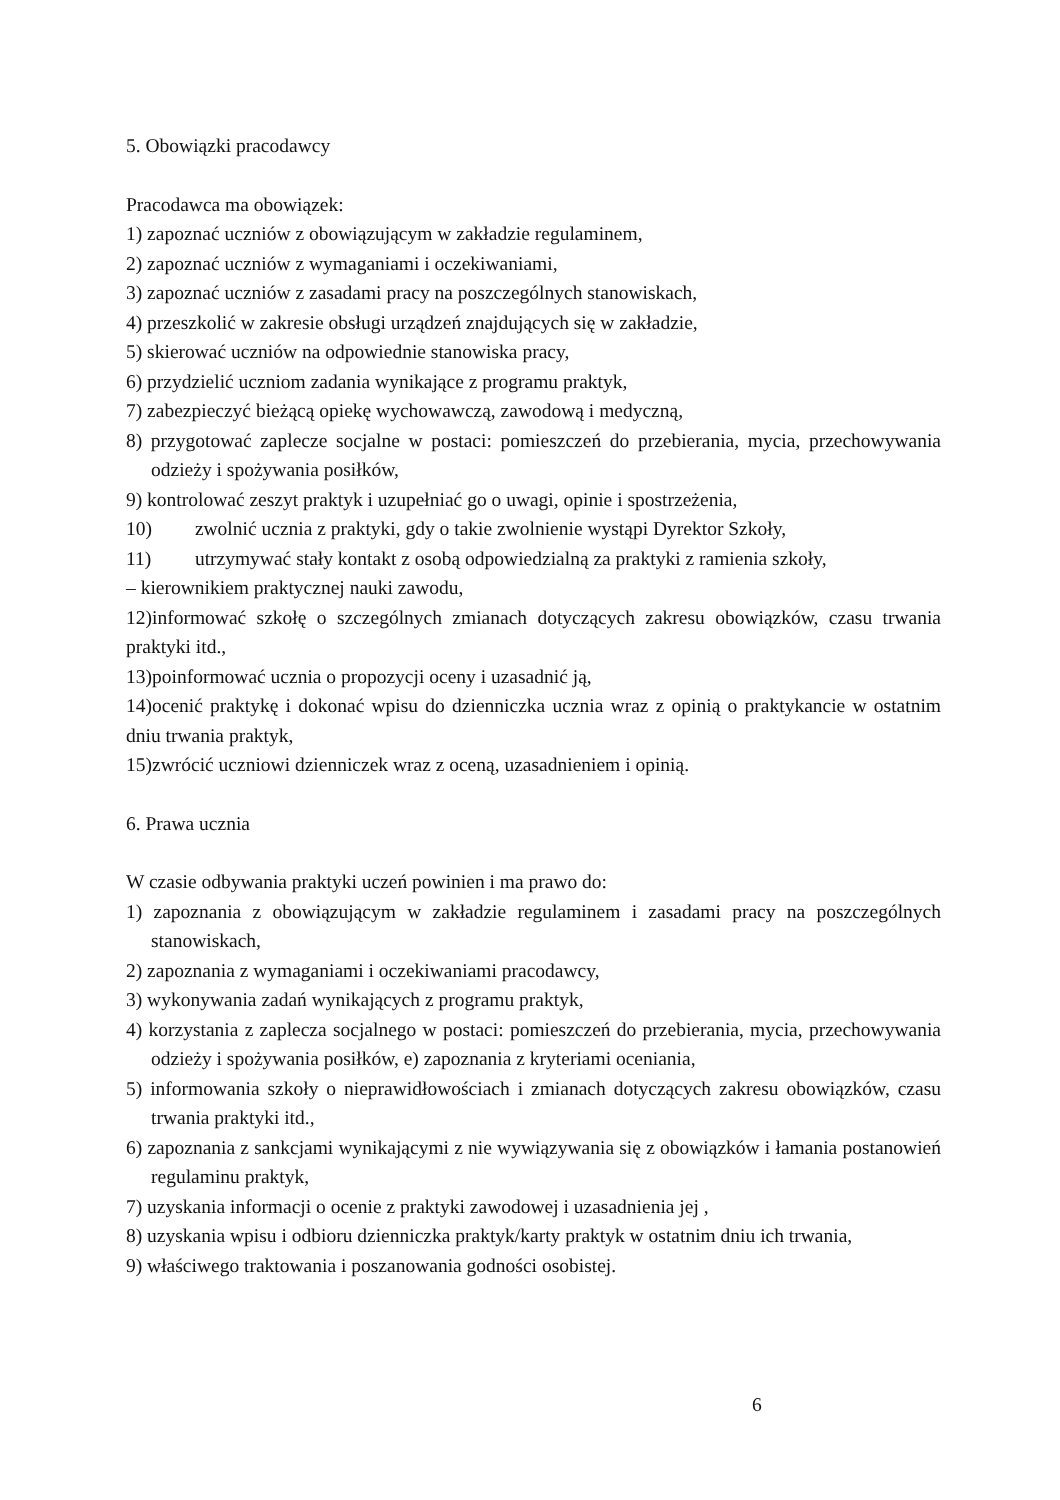5. Obowiązki pracodawcy
Pracodawca ma obowiązek:
1) zapoznać uczniów z obowiązującym w zakładzie regulaminem,
2) zapoznać uczniów z wymaganiami i oczekiwaniami,
3) zapoznać uczniów z zasadami pracy na poszczególnych stanowiskach,
4) przeszkolić w zakresie obsługi urządzeń znajdujących się w zakładzie,
5) skierować uczniów na odpowiednie stanowiska pracy,
6) przydzielić uczniom zadania wynikające z programu praktyk,
7) zabezpieczyć bieżącą opiekę wychowawczą, zawodową i medyczną,
8) przygotować zaplecze socjalne w postaci: pomieszczeń do przebierania, mycia, przechowywania odzieży i spożywania posiłków,
9) kontrolować zeszyt praktyk i uzupełniać go o uwagi, opinie i spostrzeżenia,
10) zwolnić ucznia z praktyki, gdy o takie zwolnienie wystąpi Dyrektor Szkoły,
11) utrzymywać stały kontakt z osobą odpowiedzialną za praktyki z ramienia szkoły,
– kierownikiem praktycznej nauki zawodu,
12)informować szkołę o szczególnych zmianach dotyczących zakresu obowiązków, czasu trwania praktyki itd.,
13)poinformować ucznia o propozycji oceny i uzasadnić ją,
14)ocenić praktykę i dokonać wpisu do dzienniczka ucznia wraz z opinią o praktykancie w ostatnim dniu trwania praktyk,
15)zwrócić uczniowi dzienniczek wraz z oceną, uzasadnieniem i opinią.
6. Prawa ucznia
W czasie odbywania praktyki uczeń powinien i ma prawo do:
1) zapoznania z obowiązującym w zakładzie regulaminem i zasadami pracy na poszczególnych stanowiskach,
2) zapoznania z wymaganiami i oczekiwaniami pracodawcy,
3) wykonywania zadań wynikających z programu praktyk,
4) korzystania z zaplecza socjalnego w postaci: pomieszczeń do przebierania, mycia, przechowywania odzieży i spożywania posiłków, e) zapoznania z kryteriami oceniania,
5) informowania szkoły o nieprawidłowościach i zmianach dotyczących zakresu obowiązków, czasu trwania praktyki itd.,
6) zapoznania z sankcjami wynikającymi z nie wywiązywania się z obowiązków i łamania postanowień regulaminu praktyk,
7) uzyskania informacji o ocenie z praktyki zawodowej i uzasadnienia jej ,
8) uzyskania wpisu i odbioru dzienniczka praktyk/karty praktyk w ostatnim dniu ich trwania,
9) właściwego traktowania i poszanowania godności osobistej.
6